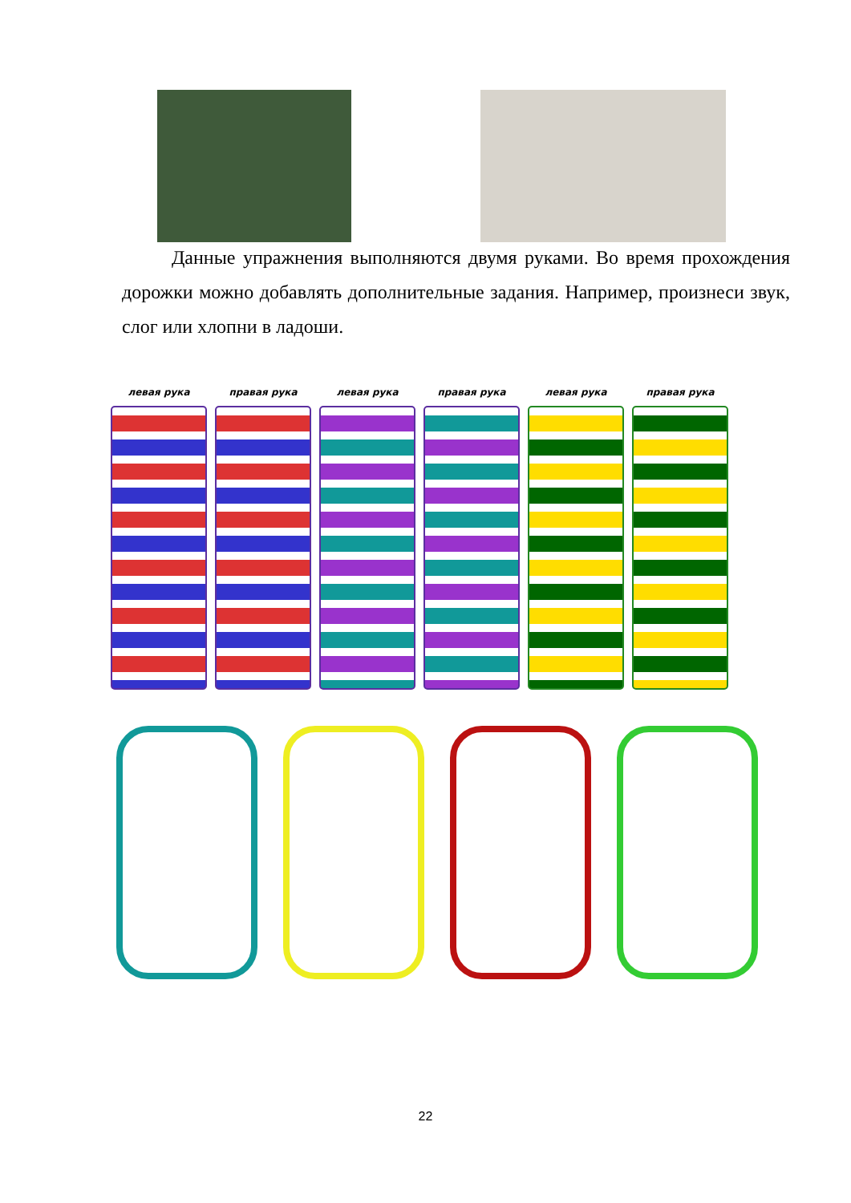Данные упражнения выполняются двумя руками. Во время прохождения дорожки можно добавлять дополнительные задания. Например, произнеси звук, слог или хлопни в ладоши.
левая рука правая рука левая рука правая рука левая рука правая рука
22